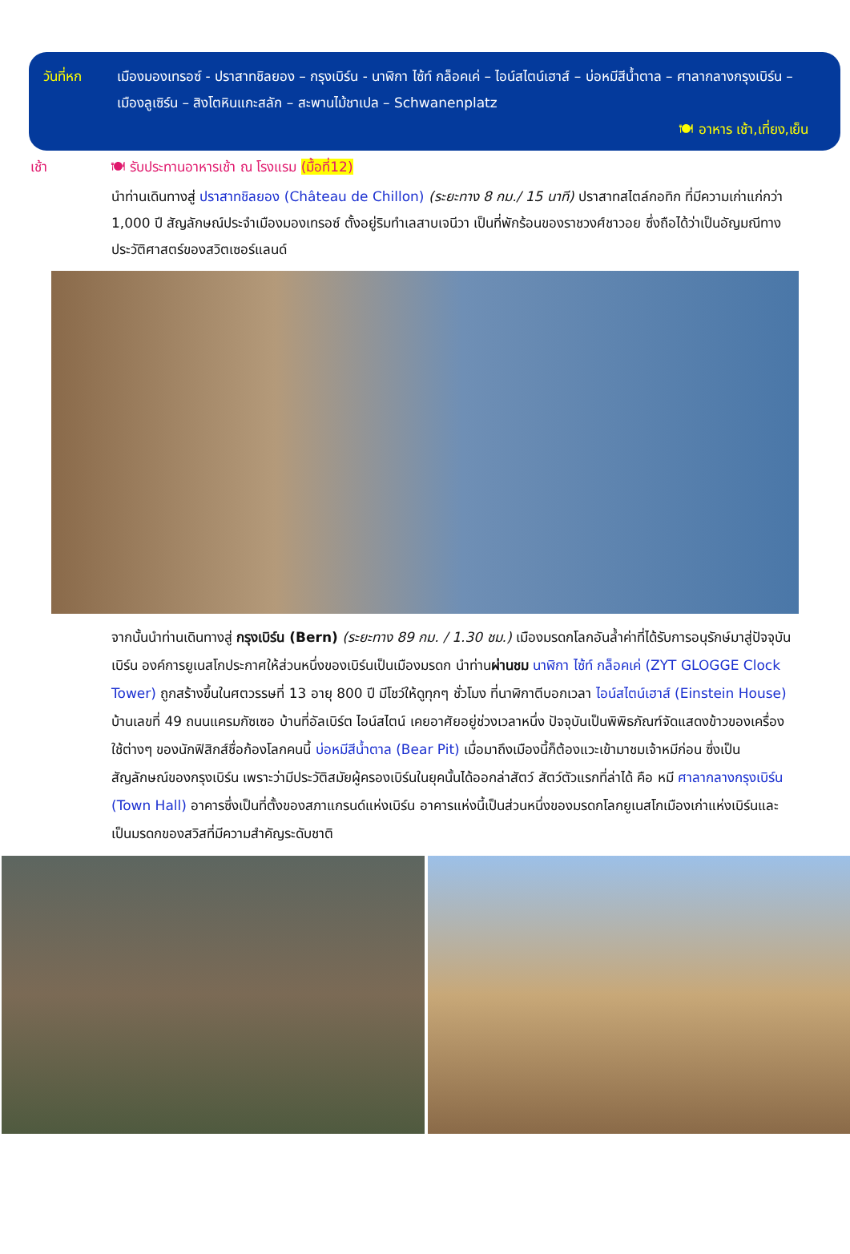วันที่หก เมืองมองเทรอซ์ - ปราสาทชิลยอง – กรุงเบิร์น - นาฬิกา ไซ้ท์ กล็อคเค่ – ไอน์สไตน์เฮาส์ – บ่อหมีสีน้ำตาล – ศาลากลางกรุงเบิร์น – เมืองลูเซิร์น – สิงโตหินแกะสลัก – สะพานไม้ชาเปล – Schwanenplatz
🍽 อาหาร เช้า,เที่ยง,เย็น
เช้า 🍽 รับประทานอาหารเช้า ณ โรงแรม (มื้อที่12)
นำท่านเดินทางสู่ ปราสาทชิลยอง (Château de Chillon) (ระยะทาง 8 กม./ 15 นาที) ปราสาทสไตล์กอทิก ที่มีความเก่าแก่กว่า 1,000 ปี สัญลักษณ์ประจำเมืองมองเทรอซ์ ตั้งอยู่ริมทำเลสาบเจนีวา เป็นที่พักร้อนของราชวงศ์ชาวอย ซึ่งถือได้ว่าเป็นอัญมณีทางประวัติศาสตร์ของสวิตเซอร์แลนด์
จากนั้นนำท่านเดินทางสู่ กรุงเบิร์น (Bern) (ระยะทาง 89 กม. / 1.30 ชม.) เมืองมรดกโลกอันล้ำค่าที่ได้รับการอนุรักษ์มาสู่ปัจจุบันเบิร์น องค์การยูเนสโกประกาศให้ส่วนหนึ่งของเบิร์นเป็นเมืองมรดก นำท่านผ่านชม นาฬิกา ไซ้ท์ กล็อคเค่ (ZYT GLOGGE Clock Tower) ถูกสร้างขึ้นในศตวรรษที่ 13 อายุ 800 ปี มีโชว์ให้ดูทุกๆ ชั่วโมง ที่นาฬิกาตีบอกเวลา ไอน์สไตน์เฮาส์ (Einstein House) บ้านเลขที่ 49 ถนนแครมกัซเซอ บ้านที่อัลเบิร์ต ไอน์สไตน์ เคยอาศัยอยู่ช่วงเวลาหนึ่ง ปัจจุบันเป็นพิพิธภัณฑ์จัดแสดงข้าวของเครื่องใช้ต่างๆ ของนักฟิสิกส์ชื่อก้องโลกคนนี้ บ่อหมีสีน้ำตาล (Bear Pit) เมื่อมาถึงเมืองนี้ก็ต้องแวะเข้ามาชมเจ้าหมีก่อน ซึ่งเป็นสัญลักษณ์ของกรุงเบิร์น เพราะว่ามีประวัติสมัยผู้ครองเบิร์นในยุคนั้นได้ออกล่าสัตว์ สัตว์ตัวแรกที่ล่าได้ คือ หมี ศาลากลางกรุงเบิร์น (Town Hall) อาคารซึ่งเป็นที่ตั้งของสภาแกรนด์แห่งเบิร์น อาคารแห่งนี้เป็นส่วนหนึ่งของมรดกโลกยูเนสโกเมืองเก่าแห่งเบิร์นและเป็นมรดกของสวิสที่มีความสำคัญระดับชาติ